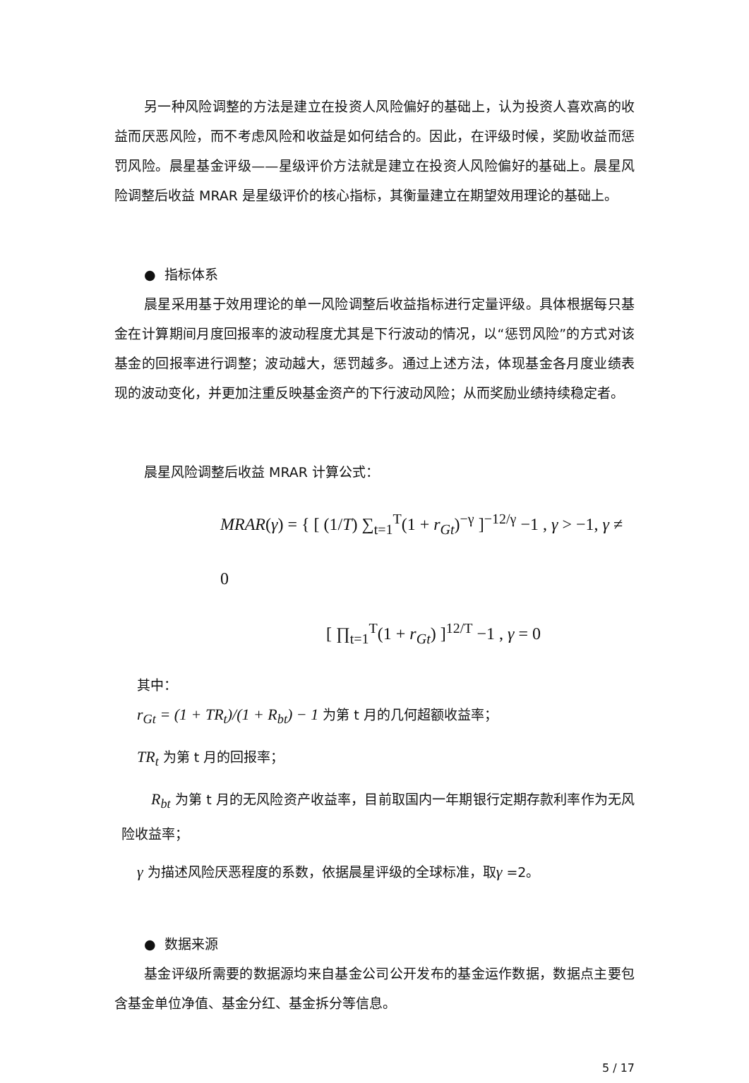另一种风险调整的方法是建立在投资人风险偏好的基础上，认为投资人喜欢高的收益而厌恶风险，而不考虑风险和收益是如何结合的。因此，在评级时候，奖励收益而惩罚风险。晨星基金评级——星级评价方法就是建立在投资人风险偏好的基础上。晨星风险调整后收益 MRAR 是星级评价的核心指标，其衡量建立在期望效用理论的基础上。
● 指标体系
晨星采用基于效用理论的单一风险调整后收益指标进行定量评级。具体根据每只基金在计算期间月度回报率的波动程度尤其是下行波动的情况，以“惩罚风险”的方式对该基金的回报率进行调整；波动越大，惩罚越多。通过上述方法，体现基金各月度业绩表现的波动变化，并更加注重反映基金资产的下行波动风险；从而奖励业绩持续稳定者。
晨星风险调整后收益 MRAR 计算公式：
MRAR(γ) = { [ (1/T) ∑<sub>t=1</sub><sup>T</sup>(1 + r<sub>Gt</sub>)<sup>−γ</sup> ]<sup>−12/γ</sup> −1 , γ > −1, γ ≠ 0
[ ∏<sub>t=1</sub><sup>T</sup>(1 + r<sub>Gt</sub>) ]<sup>12/T</sup> −1 , γ = 0
其中：
r<sub>Gt</sub> = (1 + TR<sub>t</sub>)/(1 + R<sub>bt</sub>) − 1 为第 t 月的几何超额收益率；
TR<sub>t</sub> 为第 t 月的回报率；
R<sub>bt</sub> 为第 t 月的无风险资产收益率，目前取国内一年期银行定期存款利率作为无风险收益率；
γ 为描述风险厌恶程度的系数，依据晨星评级的全球标准，取γ =2。
● 数据来源
基金评级所需要的数据源均来自基金公司公开发布的基金运作数据，数据点主要包含基金单位净值、基金分红、基金拆分等信息。
5 / 17